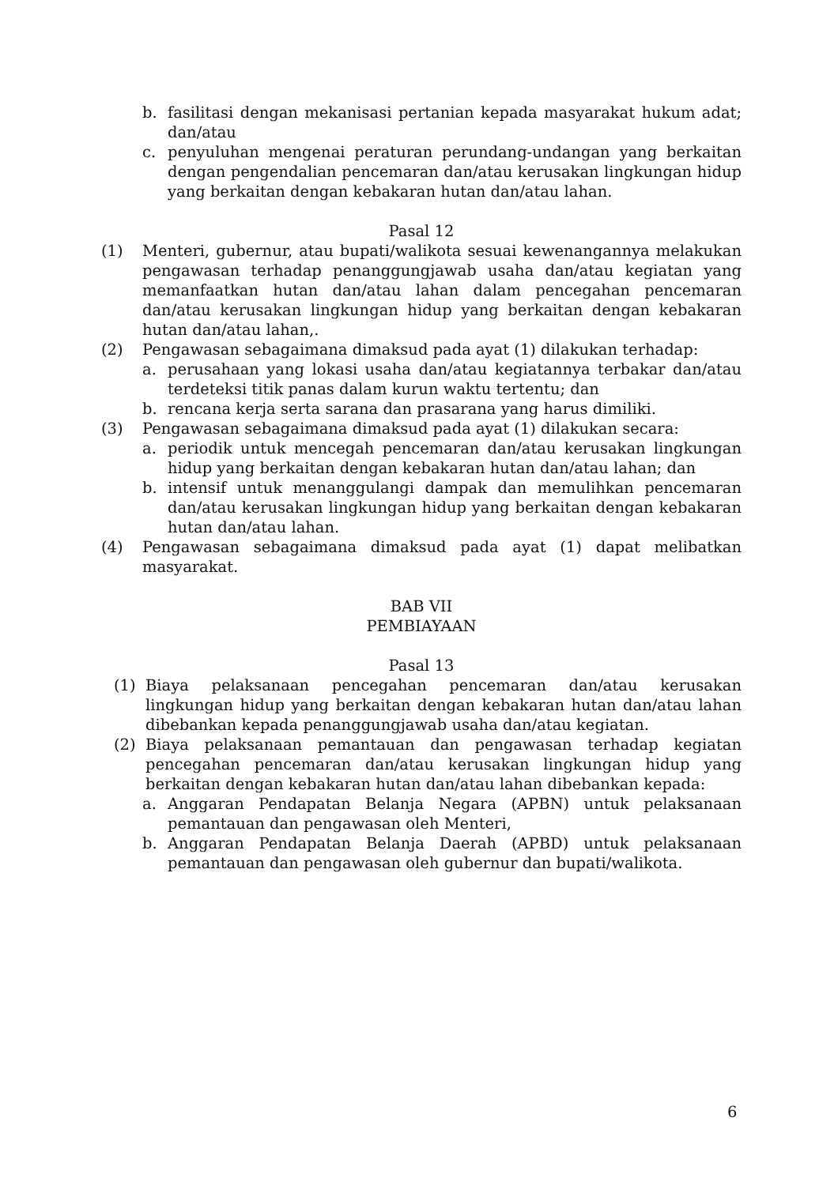b. fasilitasi dengan mekanisasi pertanian kepada masyarakat hukum adat; dan/atau
c. penyuluhan mengenai peraturan perundang-undangan yang berkaitan dengan pengendalian pencemaran dan/atau kerusakan lingkungan hidup yang berkaitan dengan kebakaran hutan dan/atau lahan.
Pasal 12
(1) Menteri, gubernur, atau bupati/walikota sesuai kewenangannya melakukan pengawasan terhadap penanggungjawab usaha dan/atau kegiatan yang memanfaatkan hutan dan/atau lahan dalam pencegahan pencemaran dan/atau kerusakan lingkungan hidup yang berkaitan dengan kebakaran hutan dan/atau lahan,.
(2) Pengawasan sebagaimana dimaksud pada ayat (1) dilakukan terhadap:
a. perusahaan yang lokasi usaha dan/atau kegiatannya terbakar dan/atau terdeteksi titik panas dalam kurun waktu tertentu; dan
b. rencana kerja serta sarana dan prasarana yang harus dimiliki.
(3) Pengawasan sebagaimana dimaksud pada ayat (1) dilakukan secara:
a. periodik untuk mencegah pencemaran dan/atau kerusakan lingkungan hidup yang berkaitan dengan kebakaran hutan dan/atau lahan; dan
b. intensif untuk menanggulangi dampak dan memulihkan pencemaran dan/atau kerusakan lingkungan hidup yang berkaitan dengan kebakaran hutan dan/atau lahan.
(4) Pengawasan sebagaimana dimaksud pada ayat (1) dapat melibatkan masyarakat.
BAB VII
PEMBIAYAAN
Pasal 13
(1) Biaya pelaksanaan pencegahan pencemaran dan/atau kerusakan lingkungan hidup yang berkaitan dengan kebakaran hutan dan/atau lahan dibebankan kepada penanggungjawab usaha dan/atau kegiatan.
(2) Biaya pelaksanaan pemantauan dan pengawasan terhadap kegiatan pencegahan pencemaran dan/atau kerusakan lingkungan hidup yang berkaitan dengan kebakaran hutan dan/atau lahan dibebankan kepada:
a. Anggaran Pendapatan Belanja Negara (APBN) untuk pelaksanaan pemantauan dan pengawasan oleh Menteri,
b. Anggaran Pendapatan Belanja Daerah (APBD) untuk pelaksanaan pemantauan dan pengawasan oleh gubernur dan bupati/walikota.
6